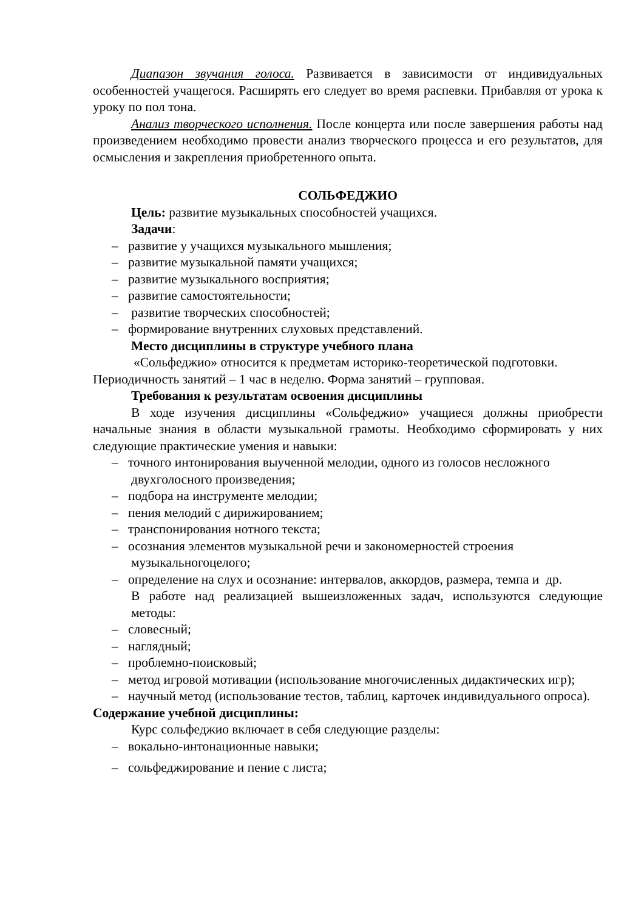Диапазон звучания голоса. Развивается в зависимости от индивидуальных особенностей учащегося. Расширять его следует во время распевки. Прибавляя от урока к уроку по пол тона.
Анализ творческого исполнения. После концерта или после завершения работы над произведением необходимо провести анализ творческого процесса и его результатов, для осмысления и закрепления приобретенного опыта.
СОЛЬФЕДЖИО
Цель: развитие музыкальных способностей учащихся.
Задачи:
– развитие у учащихся музыкального мышления;
– развитие музыкальной памяти учащихся;
– развитие музыкального восприятия;
– развитие самостоятельности;
– развитие творческих способностей;
– формирование внутренних слуховых представлений.
Место дисциплины в структуре учебного плана
«Сольфеджио» относится к предметам историко-теоретической подготовки.
Периодичность занятий – 1 час в неделю. Форма занятий – групповая.
Требования к результатам освоения дисциплины
В ходе изучения дисциплины «Сольфеджио» учащиеся должны приобрести начальные знания в области музыкальной грамоты. Необходимо сформировать у них следующие практические умения и навыки:
– точного интонирования выученной мелодии, одного из голосов несложного двухголосного произведения;
– подбора на инструменте мелодии;
– пения мелодий с дирижированием;
– транспонирования нотного текста;
– осознания элементов музыкальной речи и закономерностей строения музыкальногоцелого;
– определение на слух и осознание: интервалов, аккордов, размера, темпа и др.
В работе над реализацией вышеизложенных задач, используются следующие методы:
– словесный;
– наглядный;
– проблемно-поисковый;
– метод игровой мотивации (использование многочисленных дидактических игр);
– научный метод (использование тестов, таблиц, карточек индивидуального опроса).
Содержание учебной дисциплины:
Курс сольфеджио включает в себя следующие разделы:
– вокально-интонационные навыки;
– сольфеджирование и пение с листа;